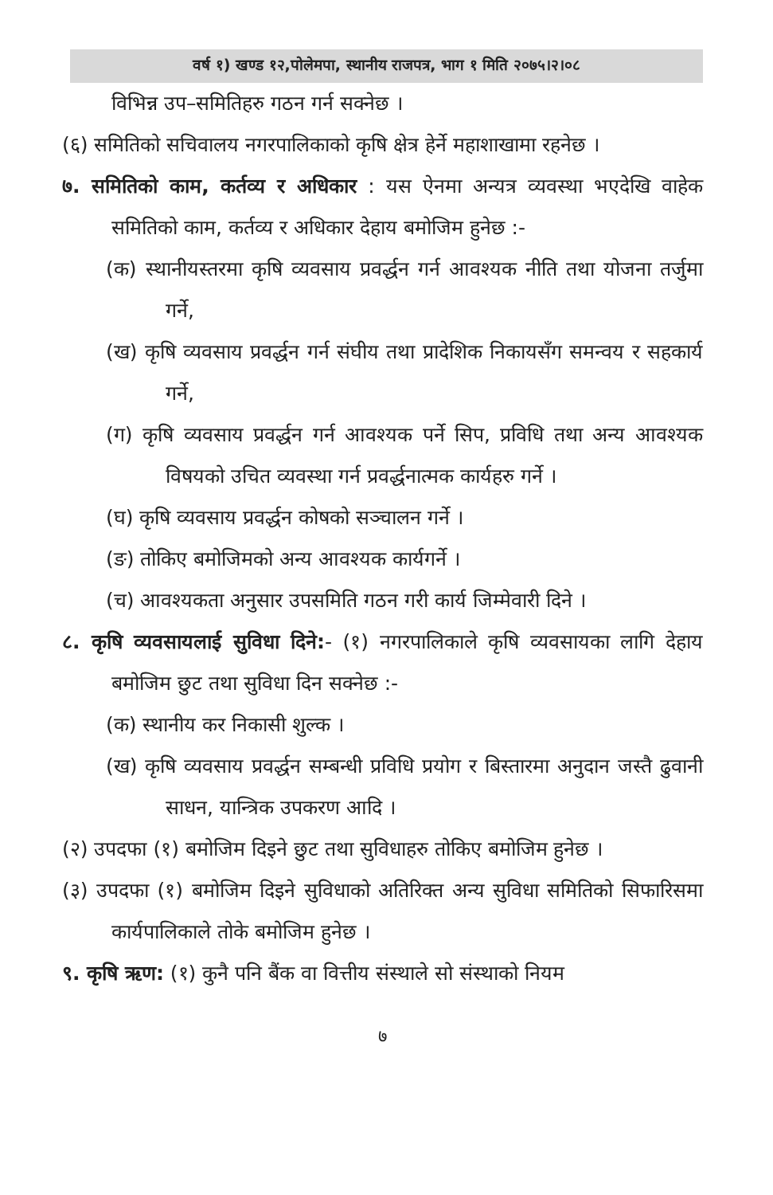वर्ष १) खण्ड १२,पोलेमपा, स्थानीय राजपत्र, भाग १ मिति २०७५।२।०८
विभिन्न उप–समितिहरु गठन गर्न सक्नेछ ।
(६) समितिको सचिवालय नगरपालिकाको कृषि क्षेत्र हेर्ने महाशाखामा रहनेछ ।
७. समितिको काम, कर्तव्य र अधिकार : यस ऐनमा अन्यत्र व्यवस्था भएदेखि वाहेक समितिको काम, कर्तव्य र अधिकार देहाय बमोजिम हुनेछ :-
(क) स्थानीयस्तरमा कृषि व्यवसाय प्रवर्द्धन गर्न आवश्यक नीति तथा योजना तर्जुमा गर्ने,
(ख) कृषि व्यवसाय प्रवर्द्धन गर्न संघीय तथा प्रादेशिक निकायसँग समन्वय र सहकार्य गर्ने,
(ग) कृषि व्यवसाय प्रवर्द्धन गर्न आवश्यक पर्ने सिप, प्रविधि तथा अन्य आवश्यक विषयको उचित व्यवस्था गर्न प्रवर्द्धनात्मक कार्यहरु गर्ने ।
(घ) कृषि व्यवसाय प्रवर्द्धन कोषको सञ्चालन गर्ने ।
(ङ) तोकिए बमोजिमको अन्य आवश्यक कार्यगर्ने ।
(च) आवश्यकता अनुसार उपसमिति गठन गरी कार्य जिम्मेवारी दिने ।
८. कृषि व्यवसायलाई सुविधा दिने:- (१) नगरपालिकाले कृषि व्यवसायका लागि देहाय बमोजिम छुट तथा सुविधा दिन सक्नेछ :-
(क) स्थानीय कर निकासी शुल्क ।
(ख) कृषि व्यवसाय प्रवर्द्धन सम्बन्धी प्रविधि प्रयोग र बिस्तारमा अनुदान जस्तै ढुवानी साधन, यान्त्रिक उपकरण आदि ।
(२) उपदफा (१) बमोजिम दिइने छुट तथा सुविधाहरु तोकिए बमोजिम हुनेछ ।
(३) उपदफा (१) बमोजिम दिइने सुविधाको अतिरिक्त अन्य सुविधा समितिको सिफारिसमा कार्यपालिकाले तोके बमोजिम हुनेछ ।
९. कृषि ऋण: (१) कुनै पनि बैंक वा वित्तीय संस्थाले सो संस्थाको नियम
७